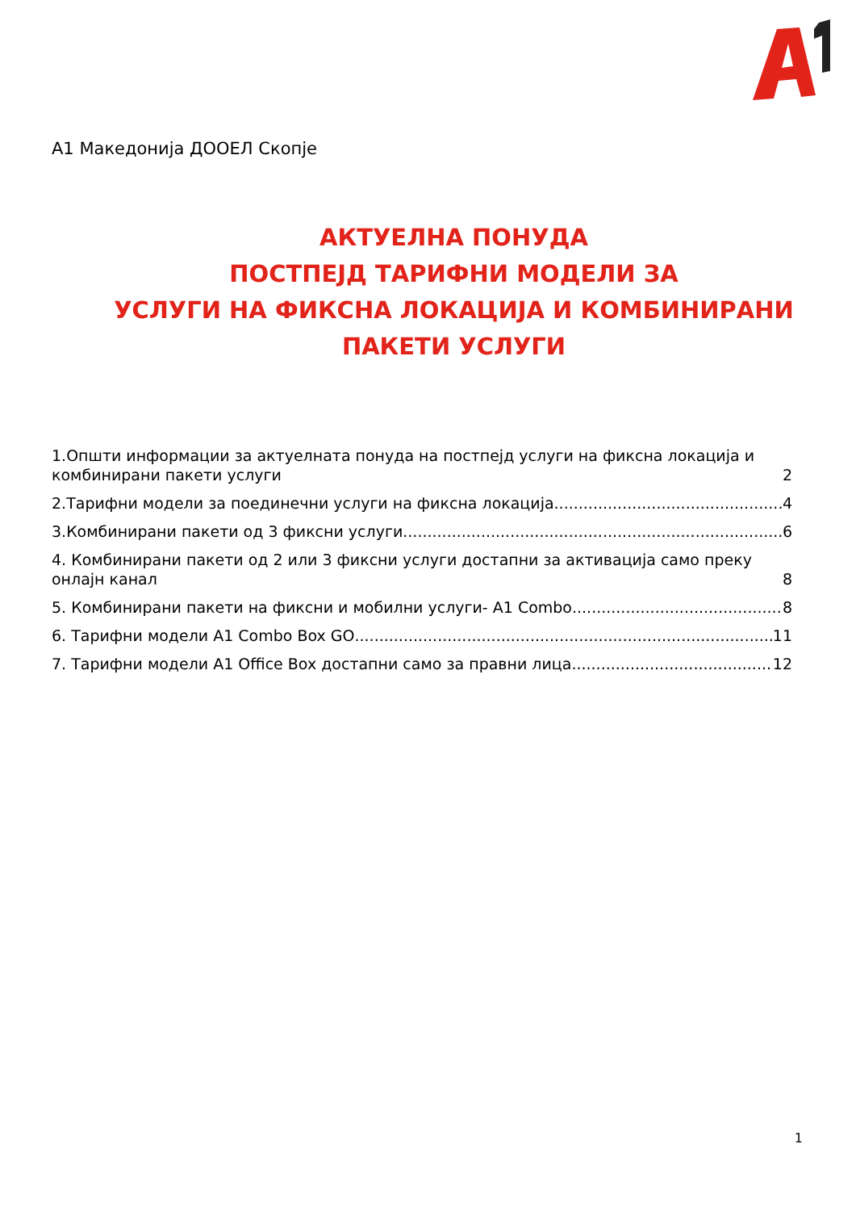А1 Македонија ДООЕЛ Скопје
АКТУЕЛНА ПОНУДА
ПОСТПЕЈД ТАРИФНИ МОДЕЛИ ЗА
УСЛУГИ НА ФИКСНА ЛОКАЦИЈА И КОМБИНИРАНИ
ПАКЕТИ УСЛУГИ
1.Општи информации за актуелната понуда на постпејд услуги на фиксна локација и комбинирани пакети услуги 2
2.Тарифни модели за поединечни услуги на фиксна локација 4
3.Комбинирани пакети од 3 фиксни услуги 6
4. Комбинирани пакети од 2 или 3 фиксни услуги достапни за активација само преку онлајн канал 8
5. Комбинирани пакети на фиксни и мобилни услуги- А1 Combo 8
6. Тарифни модели А1 Combo Box GO 11
7. Тарифни модели А1 Office Box достапни само за правни лица 12
1